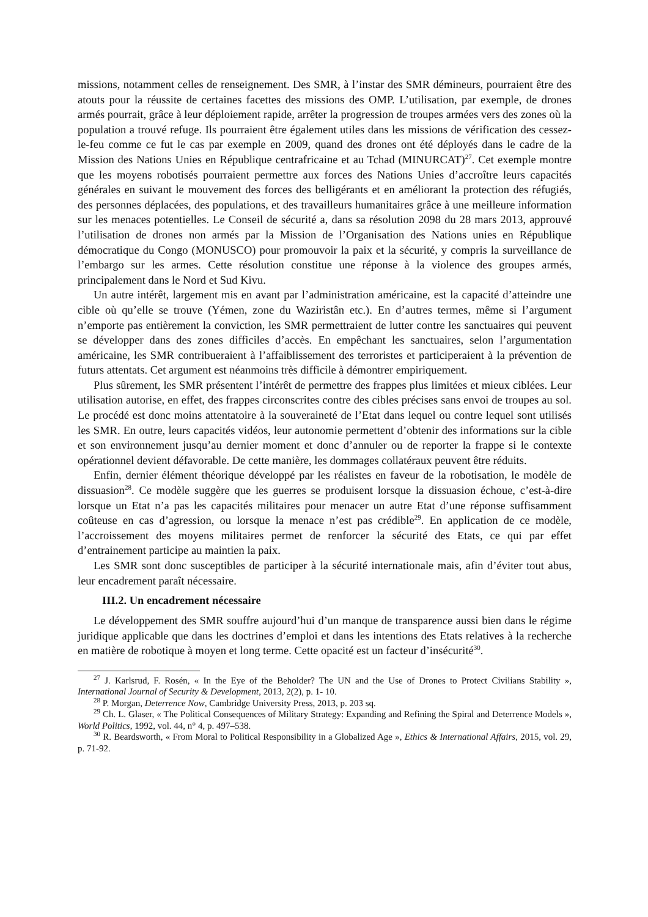missions, notamment celles de renseignement. Des SMR, à l’instar des SMR démineurs, pourraient être des atouts pour la réussite de certaines facettes des missions des OMP. L’utilisation, par exemple, de drones armés pourrait, grâce à leur déploiement rapide, arrêter la progression de troupes armées vers des zones où la population a trouvé refuge. Ils pourraient être également utiles dans les missions de vérification des cessez-le-feu comme ce fut le cas par exemple en 2009, quand des drones ont été déployés dans le cadre de la Mission des Nations Unies en République centrafricaine et au Tchad (MINURCAT)<sup>27</sup>. Cet exemple montre que les moyens robotisés pourraient permettre aux forces des Nations Unies d’accroître leurs capacités générales en suivant le mouvement des forces des belligérants et en améliorant la protection des réfugiés, des personnes déplacées, des populations, et des travailleurs humanitaires grâce à une meilleure information sur les menaces potentielles. Le Conseil de sécurité a, dans sa résolution 2098 du 28 mars 2013, approuvé l’utilisation de drones non armés par la Mission de l’Organisation des Nations unies en République démocratique du Congo (MONUSCO) pour promouvoir la paix et la sécurité, y compris la surveillance de l’embargo sur les armes. Cette résolution constitue une réponse à la violence des groupes armés, principalement dans le Nord et Sud Kivu.
Un autre intérêt, largement mis en avant par l’administration américaine, est la capacité d’atteindre une cible où qu’elle se trouve (Yémen, zone du Waziristân etc.). En d’autres termes, même si l’argument n’emporte pas entièrement la conviction, les SMR permettraient de lutter contre les sanctuaires qui peuvent se développer dans des zones difficiles d’accès. En empêchant les sanctuaires, selon l’argumentation américaine, les SMR contribueraient à l’affaiblissement des terroristes et participeraient à la prévention de futurs attentats. Cet argument est néanmoins très difficile à démontrer empiriquement.
Plus sûrement, les SMR présentent l’intérêt de permettre des frappes plus limitées et mieux ciblées. Leur utilisation autorise, en effet, des frappes circonscrites contre des cibles précises sans envoi de troupes au sol. Le procédé est donc moins attentatoire à la souveraineté de l’Etat dans lequel ou contre lequel sont utilisés les SMR. En outre, leurs capacités vidéos, leur autonomie permettent d’obtenir des informations sur la cible et son environnement jusqu’au dernier moment et donc d’annuler ou de reporter la frappe si le contexte opérationnel devient défavorable. De cette manière, les dommages collatéraux peuvent être réduits.
Enfin, dernier élément théorique développé par les réalistes en faveur de la robotisation, le modèle de dissuasion<sup>28</sup>. Ce modèle suggère que les guerres se produisent lorsque la dissuasion échoue, c’est-à-dire lorsque un Etat n’a pas les capacités militaires pour menacer un autre Etat d’une réponse suffisamment coûteuse en cas d’agression, ou lorsque la menace n’est pas crédible<sup>29</sup>. En application de ce modèle, l’accroissement des moyens militaires permet de renforcer la sécurité des Etats, ce qui par effet d’entrainement participe au maintien la paix.
Les SMR sont donc susceptibles de participer à la sécurité internationale mais, afin d’éviter tout abus, leur encadrement paraît nécessaire.
III.2. Un encadrement nécessaire
Le développement des SMR souffre aujourd’hui d’un manque de transparence aussi bien dans le régime juridique applicable que dans les doctrines d’emploi et dans les intentions des Etats relatives à la recherche en matière de robotique à moyen et long terme. Cette opacité est un facteur d’insécurité<sup>30</sup>.
<sup>27</sup> J. Karlsrud, F. Rosén, « In the Eye of the Beholder? The UN and the Use of Drones to Protect Civilians Stability », International Journal of Security & Development, 2013, 2(2), p. 1- 10.
<sup>28</sup> P. Morgan, Deterrence Now, Cambridge University Press, 2013, p. 203 sq.
<sup>29</sup> Ch. L. Glaser, « The Political Consequences of Military Strategy: Expanding and Refining the Spiral and Deterrence Models », World Politics, 1992, vol. 44, n° 4, p. 497–538.
<sup>30</sup> R. Beardsworth, « From Moral to Political Responsibility in a Globalized Age », Ethics & International Affairs, 2015, vol. 29, p. 71-92.